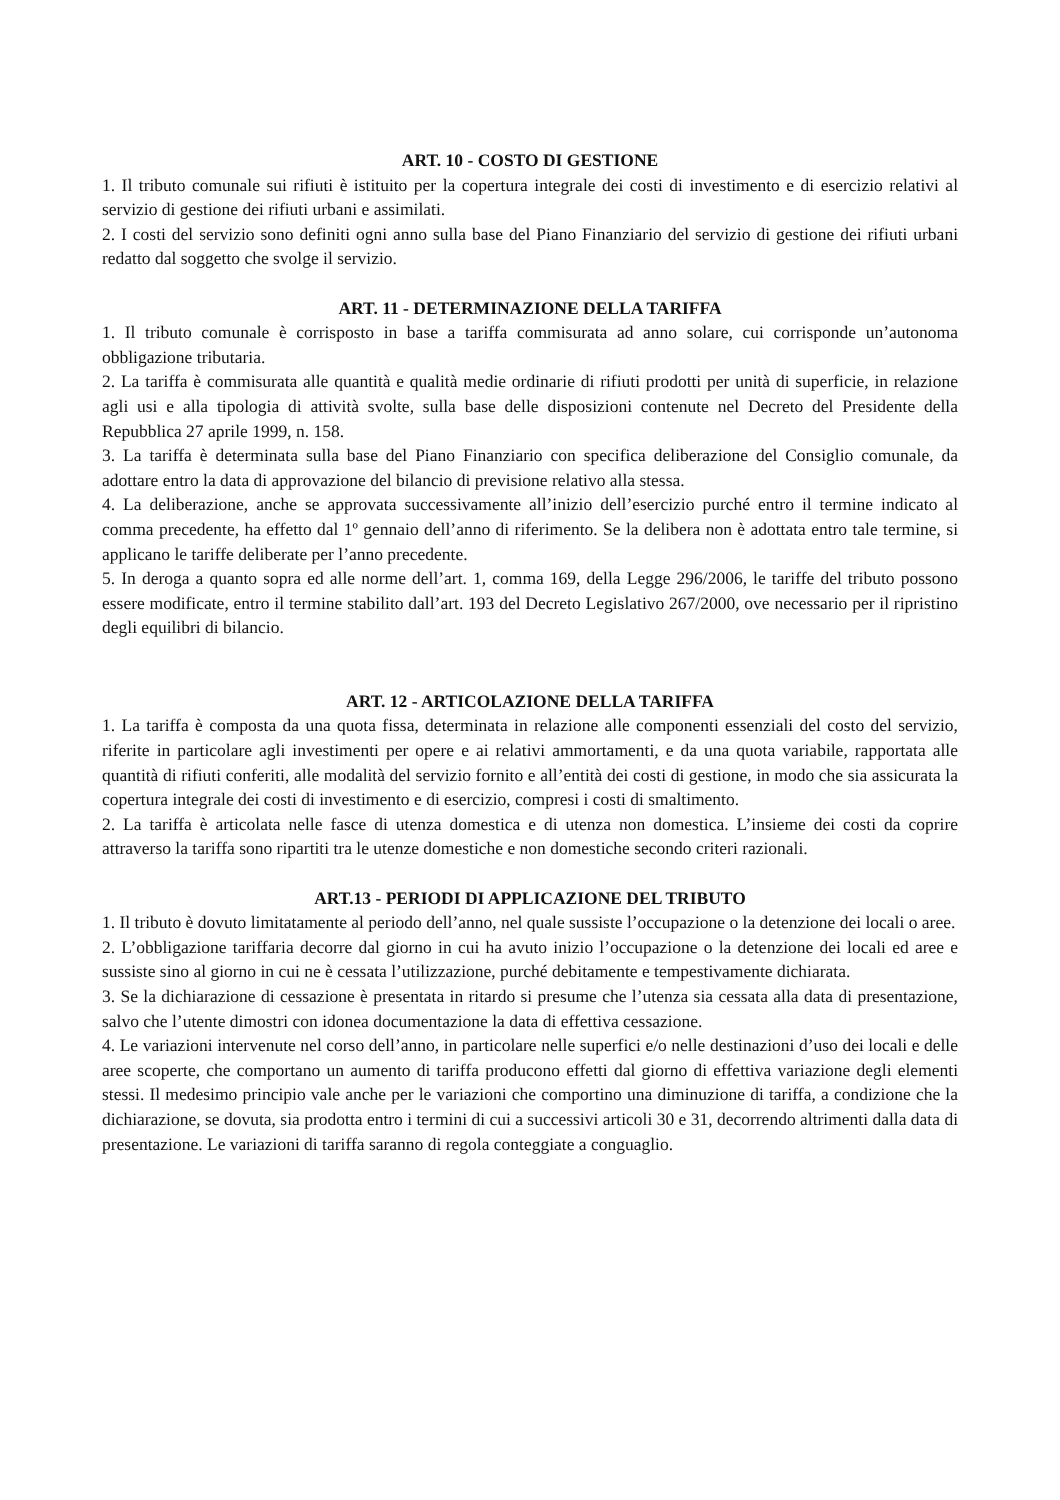ART. 10 - COSTO DI GESTIONE
1. Il tributo comunale sui rifiuti è istituito per la copertura integrale dei costi di investimento e di esercizio relativi al servizio di gestione dei rifiuti urbani e assimilati.
2. I costi del servizio sono definiti ogni anno sulla base del Piano Finanziario del servizio di gestione dei rifiuti urbani redatto dal soggetto che svolge il servizio.
ART. 11 - DETERMINAZIONE DELLA TARIFFA
1. Il tributo comunale è corrisposto in base a tariffa commisurata ad anno solare, cui corrisponde un’autonoma obbligazione tributaria.
2. La tariffa è commisurata alle quantità e qualità medie ordinarie di rifiuti prodotti per unità di superficie, in relazione agli usi e alla tipologia di attività svolte, sulla base delle disposizioni contenute nel Decreto del Presidente della Repubblica 27 aprile 1999, n. 158.
3. La tariffa è determinata sulla base del Piano Finanziario con specifica deliberazione del Consiglio comunale, da adottare entro la data di approvazione del bilancio di previsione relativo alla stessa.
4. La deliberazione, anche se approvata successivamente all’inizio dell’esercizio purché entro il termine indicato al comma precedente, ha effetto dal 1º gennaio dell’anno di riferimento. Se la delibera non è adottata entro tale termine, si applicano le tariffe deliberate per l’anno precedente.
5. In deroga a quanto sopra ed alle norme dell’art. 1, comma 169, della Legge 296/2006, le tariffe del tributo possono essere modificate, entro il termine stabilito dall’art. 193 del Decreto Legislativo 267/2000, ove necessario per il ripristino degli equilibri di bilancio.
ART. 12 - ARTICOLAZIONE DELLA TARIFFA
1. La tariffa è composta da una quota fissa, determinata in relazione alle componenti essenziali del costo del servizio, riferite in particolare agli investimenti per opere e ai relativi ammortamenti, e da una quota variabile, rapportata alle quantità di rifiuti conferiti, alle modalità del servizio fornito e all’entità dei costi di gestione, in modo che sia assicurata la copertura integrale dei costi di investimento e di esercizio, compresi i costi di smaltimento.
2. La tariffa è articolata nelle fasce di utenza domestica e di utenza non domestica. L’insieme dei costi da coprire attraverso la tariffa sono ripartiti tra le utenze domestiche e non domestiche secondo criteri razionali.
ART.13 - PERIODI DI APPLICAZIONE DEL TRIBUTO
1. Il tributo è dovuto limitatamente al periodo dell’anno, nel quale sussiste l’occupazione o la detenzione dei locali o aree.
2. L’obbligazione tariffaria decorre dal giorno in cui ha avuto inizio l’occupazione o la detenzione dei locali ed aree e sussiste sino al giorno in cui ne è cessata l’utilizzazione, purché debitamente e tempestivamente dichiarata.
3. Se la dichiarazione di cessazione è presentata in ritardo si presume che l’utenza sia cessata alla data di presentazione, salvo che l’utente dimostri con idonea documentazione la data di effettiva cessazione.
4. Le variazioni intervenute nel corso dell’anno, in particolare nelle superfici e/o nelle destinazioni d’uso dei locali e delle aree scoperte, che comportano un aumento di tariffa producono effetti dal giorno di effettiva variazione degli elementi stessi. Il medesimo principio vale anche per le variazioni che comportino una diminuzione di tariffa, a condizione che la dichiarazione, se dovuta, sia prodotta entro i termini di cui a successivi articoli 30 e 31, decorrendo altrimenti dalla data di presentazione. Le variazioni di tariffa saranno di regola conteggiate a conguaglio.